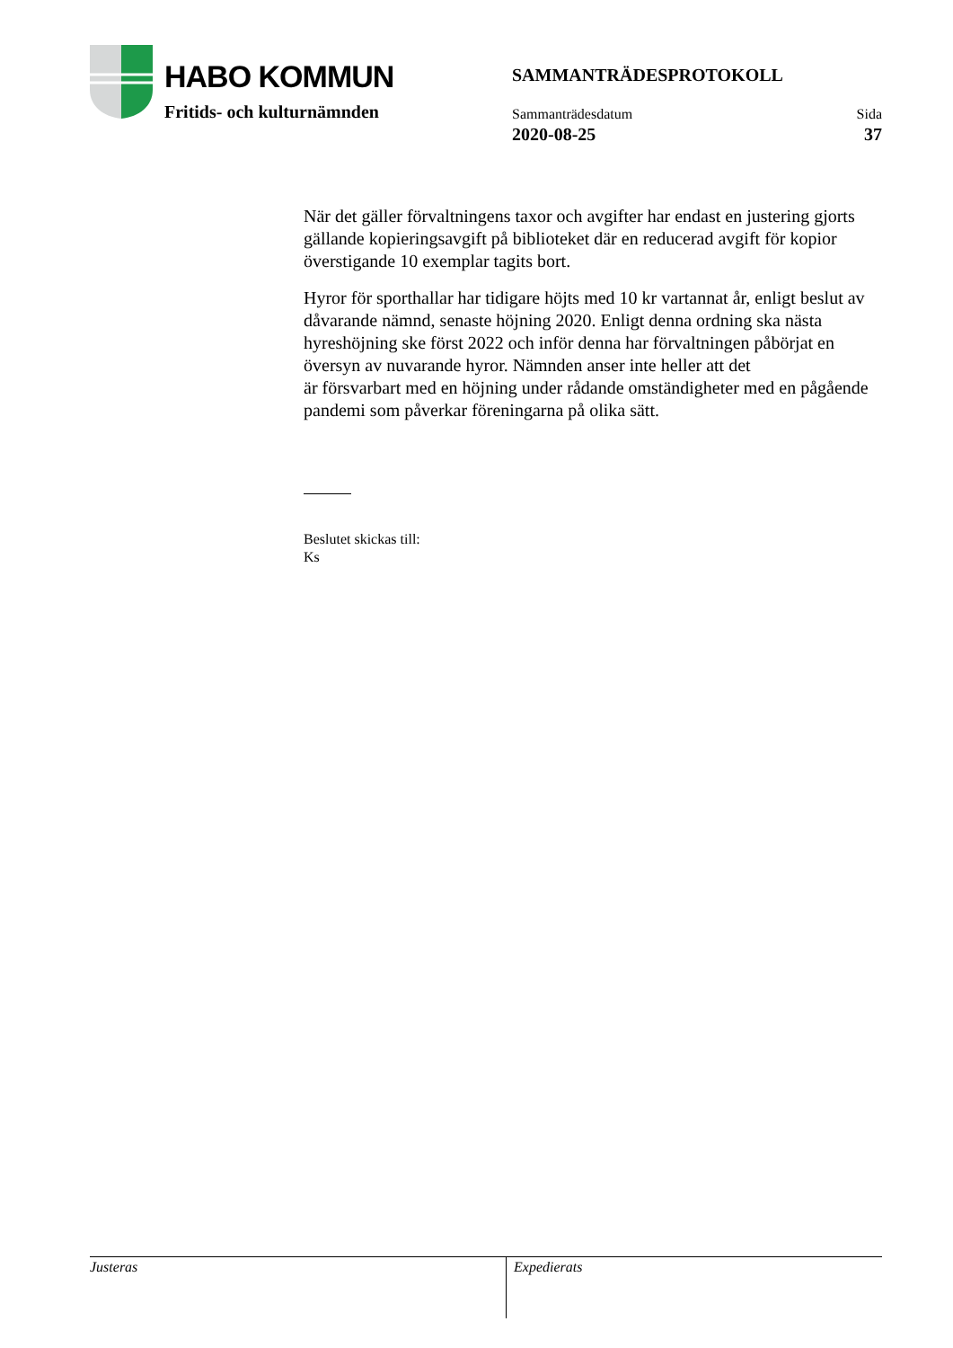HABO KOMMUN
Fritids- och kulturnämnden
SAMMANTRÄDESPROTOKOLL
Sammanträdesdatum
2020-08-25
Sida
37
När det gäller förvaltningens taxor och avgifter har endast en justering gjorts gällande kopieringsavgift på biblioteket där en reducerad avgift för kopior överstigande 10 exemplar tagits bort.
Hyror för sporthallar har tidigare höjts med 10 kr vartannat år, enligt beslut av dåvarande nämnd, senaste höjning 2020. Enligt denna ordning ska nästa hyreshöjning ske först 2022 och inför denna har förvaltningen påbörjat en översyn av nuvarande hyror. Nämnden anser inte heller att det
är försvarbart med en höjning under rådande omständigheter med en pågående pandemi som påverkar föreningarna på olika sätt.
Beslutet skickas till:
Ks
Justeras Expedierats